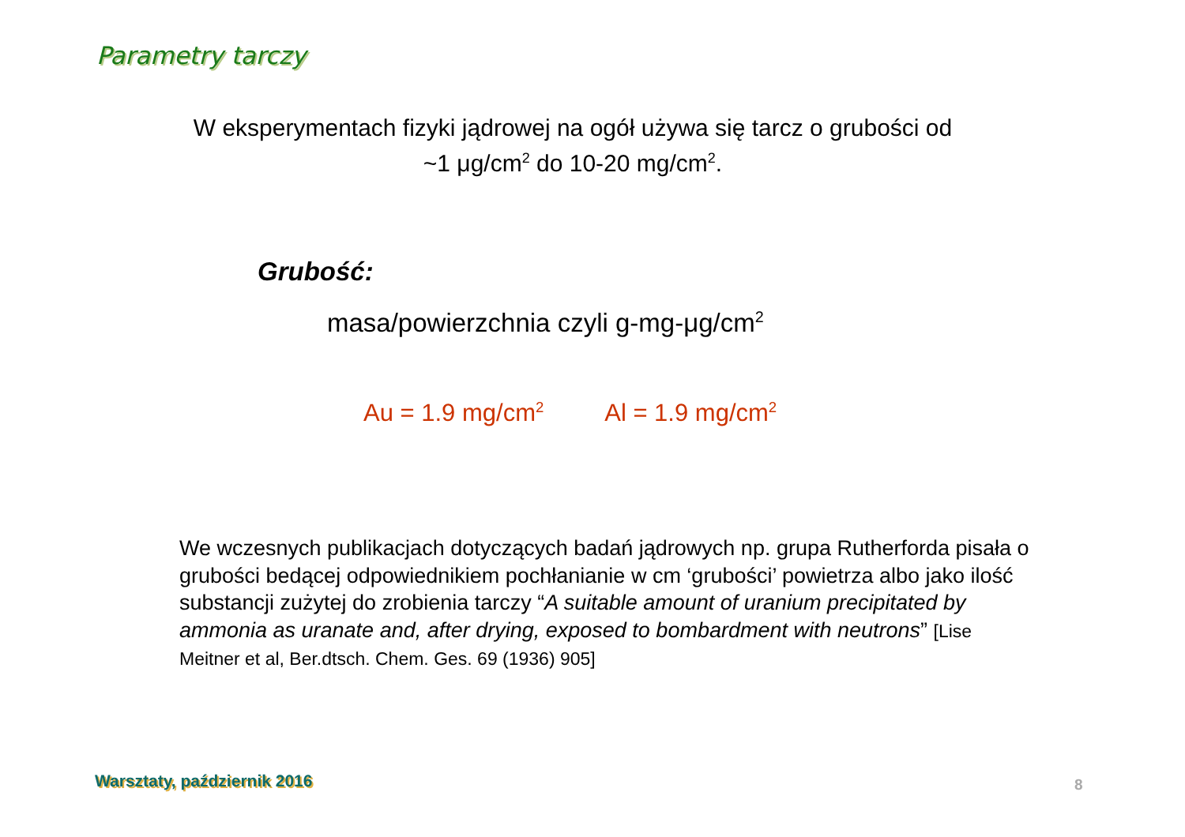Parametry tarczy
W eksperymentach fizyki jądrowej na ogół używa się tarcz o grubości od
~1 μg/cm<sup>2</sup> do 10-20 mg/cm<sup>2</sup>.
Grubość:
masa/powierzchnia czyli g-mg-μg/cm<sup>2</sup>
Au = 1.9 mg/cm<sup>2</sup> Al = 1.9 mg/cm<sup>2</sup>
We wczesnych publikacjach dotyczących badań jądrowych np. grupa Rutherforda pisała o grubości bedącej odpowiednikiem pochłanianie w cm ‘grubości’ powietrza albo jako ilość substancji zużytej do zrobienia tarczy “A suitable amount of uranium precipitated by ammonia as uranate and, after drying, exposed to bombardment with neutrons” [Lise Meitner et al, Ber.dtsch. Chem. Ges. 69 (1936) 905]
Warsztaty, październik 2016 8